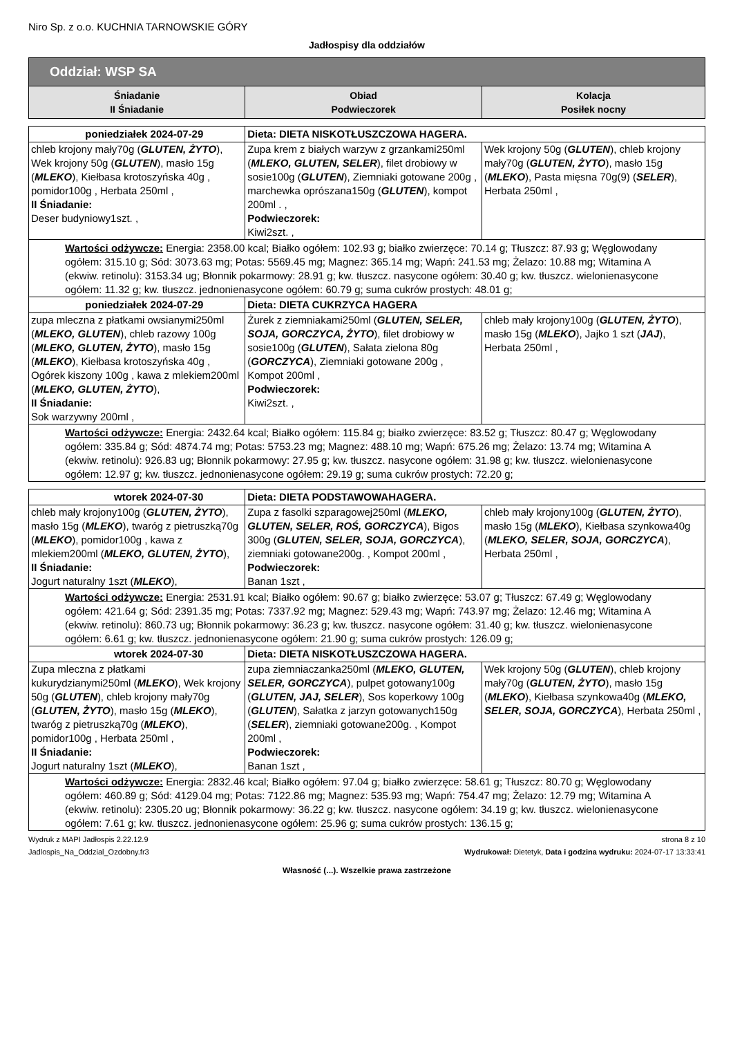Niro Sp. z o.o. KUCHNIA TARNOWSKIE GÓRY
Jadłospisy dla oddziałów
| Oddział: WSP SA | | |
| --- | --- | --- |
| Śniadanie II Śniadanie | Obiad Podwieczorek | Kolacja Posiłek nocny |
| poniedziałek 2024-07-29 | Dieta: DIETA NISKOTŁUSZCZOWA HAGERA. | |
| chleb krojony mały70g ( GLUTEN, ŻYTO ), Wek krojony 50g ( GLUTEN ), masło 15g ( MLEKO ), Kiełbasa krotoszyńska 40g , pomidor100g , Herbata 250ml , II Śniadanie: Deser budyniowy1szt. , | Zupa krem z białych warzyw z grzankami250ml ( MLEKO, GLUTEN, SELER ), filet drobiowy w sosie100g ( GLUTEN ), Ziemniaki gotowane 200g , marchewka oprószana150g ( GLUTEN ), kompot 200ml . , Podwieczorek: Kiwi2szt. , | Wek krojony 50g ( GLUTEN ), chleb krojony mały70g ( GLUTEN, ŻYTO ), masło 15g ( MLEKO ), Pasta mięsna 70g(9) ( SELER ), Herbata 250ml , |
| Wartości odżywcze: Energia: 2358.00 kcal; Białko ogółem: 102.93 g; białko zwierzęce: 70.14 g; Tłuszcz: 87.93 g; Węglowodany ogółem: 315.10 g; Sód: 3073.63 mg; Potas: 5569.45 mg; Magnez: 365.14 mg; Wapń: 241.53 mg; Żelazo: 10.88 mg; Witamina A (ekwiw. retinolu): 3153.34 ug; Błonnik pokarmowy: 28.91 g; kw. tłuszcz. nasycone ogółem: 30.40 g; kw. tłuszcz. wielonienasycone ogółem: 11.32 g; kw. tłuszcz. jednonienasycone ogółem: 60.79 g; suma cukrów prostych: 48.01 g; | | |
| poniedziałek 2024-07-29 | Dieta: DIETA CUKRZYCA HAGERA | |
| zupa mleczna z płatkami owsianymi250ml ( MLEKO, GLUTEN ), chleb razowy 100g ( MLEKO, GLUTEN, ŻYTO ), masło 15g ( MLEKO ), Kiełbasa krotoszyńska 40g , Ogórek kiszony 100g , kawa z mlekiem200ml ( MLEKO, GLUTEN, ŻYTO ), II Śniadanie: Sok warzywny 200ml , | Żurek z ziemniakami250ml ( GLUTEN, SELER, SOJA, GORCZYCA, ŻYTO ), filet drobiowy w sosie100g ( GLUTEN ), Sałata zielona 80g ( GORCZYCA ), Ziemniaki gotowane 200g , Kompot 200ml , Podwieczorek: Kiwi2szt. , | chleb mały krojony100g ( GLUTEN, ŻYTO ), masło 15g ( MLEKO ), Jajko 1 szt ( JAJ ), Herbata 250ml , |
| Wartości odżywcze: Energia: 2432.64 kcal; Białko ogółem: 115.84 g; białko zwierzęce: 83.52 g; Tłuszcz: 80.47 g; Węglowodany ogółem: 335.84 g; Sód: 4874.74 mg; Potas: 5753.23 mg; Magnez: 488.10 mg; Wapń: 675.26 mg; Żelazo: 13.74 mg; Witamina A (ekwiw. retinolu): 926.83 ug; Błonnik pokarmowy: 27.95 g; kw. tłuszcz. nasycone ogółem: 31.98 g; kw. tłuszcz. wielonienasycone ogółem: 12.97 g; kw. tłuszcz. jednonienasycone ogółem: 29.19 g; suma cukrów prostych: 72.20 g; | | |
| wtorek 2024-07-30 | Dieta: DIETA PODSTAWOWAHAGERA. | |
| chleb mały krojony100g ( GLUTEN, ŻYTO ), masło 15g ( MLEKO ), twaróg z pietruszką70g ( MLEKO ), pomidor100g , kawa z mlekiem200ml ( MLEKO, GLUTEN, ŻYTO ), II Śniadanie: Jogurt naturalny 1szt ( MLEKO ), | Zupa z fasolki szparagowej250ml ( MLEKO, GLUTEN, SELER, ROŚ, GORCZYCA ), Bigos 300g ( GLUTEN, SELER, SOJA, GORCZYCA ), ziemniaki gotowane200g. , Kompot 200ml , Podwieczorek: Banan 1szt , | chleb mały krojony100g ( GLUTEN, ŻYTO ), masło 15g ( MLEKO ), Kiełbasa szynkowa40g ( MLEKO, SELER, SOJA, GORCZYCA ), Herbata 250ml , |
| Wartości odżywcze: Energia: 2531.91 kcal; Białko ogółem: 90.67 g; białko zwierzęce: 53.07 g; Tłuszcz: 67.49 g; Węglowodany ogółem: 421.64 g; Sód: 2391.35 mg; Potas: 7337.92 mg; Magnez: 529.43 mg; Wapń: 743.97 mg; Żelazo: 12.46 mg; Witamina A (ekwiw. retinolu): 860.73 ug; Błonnik pokarmowy: 36.23 g; kw. tłuszcz. nasycone ogółem: 31.40 g; kw. tłuszcz. wielonienasycone ogółem: 6.61 g; kw. tłuszcz. jednonienasycone ogółem: 21.90 g; suma cukrów prostych: 126.09 g; | | |
| wtorek 2024-07-30 | Dieta: DIETA NISKOTŁUSZCZOWA HAGERA. | |
| Zupa mleczna z płatkami kukurydzianymi250ml ( MLEKO ), Wek krojony 50g ( GLUTEN ), chleb krojony mały70g ( GLUTEN, ŻYTO ), masło 15g ( MLEKO ), twaróg z pietruszką70g ( MLEKO ), pomidor100g , Herbata 250ml , II Śniadanie: Jogurt naturalny 1szt ( MLEKO ), | zupa ziemniaczanka250ml ( MLEKO, GLUTEN, SELER, GORCZYCA ), pulpet gotowany100g ( GLUTEN, JAJ, SELER ), Sos koperkowy 100g ( GLUTEN ), Sałatka z jarzyn gotowanych150g ( SELER ), ziemniaki gotowane200g. , Kompot 200ml , Podwieczorek: Banan 1szt , | Wek krojony 50g ( GLUTEN ), chleb krojony mały70g ( GLUTEN, ŻYTO ), masło 15g ( MLEKO ), Kiełbasa szynkowa40g ( MLEKO, SELER, SOJA, GORCZYCA ), Herbata 250ml , |
| Wartości odżywcze: Energia: 2832.46 kcal; Białko ogółem: 97.04 g; białko zwierzęce: 58.61 g; Tłuszcz: 80.70 g; Węglowodany ogółem: 460.89 g; Sód: 4129.04 mg; Potas: 7122.86 mg; Magnez: 535.93 mg; Wapń: 754.47 mg; Żelazo: 12.79 mg; Witamina A (ekwiw. retinolu): 2305.20 ug; Błonnik pokarmowy: 36.22 g; kw. tłuszcz. nasycone ogółem: 34.19 g; kw. tłuszcz. wielonienasycone ogółem: 7.61 g; kw. tłuszcz. jednonienasycone ogółem: 25.96 g; suma cukrów prostych: 136.15 g; | | |
Wydruk z MAPI Jadłospis 2.22.12.9 strona 8 z 10
Jadlospis_Na_Oddzial_Ozdobny.fr3 Wydrukował: Dietetyk, Data i godzina wydruku: 2024-07-17 13:33:41
Własność (...). Wszelkie prawa zastrzeżone